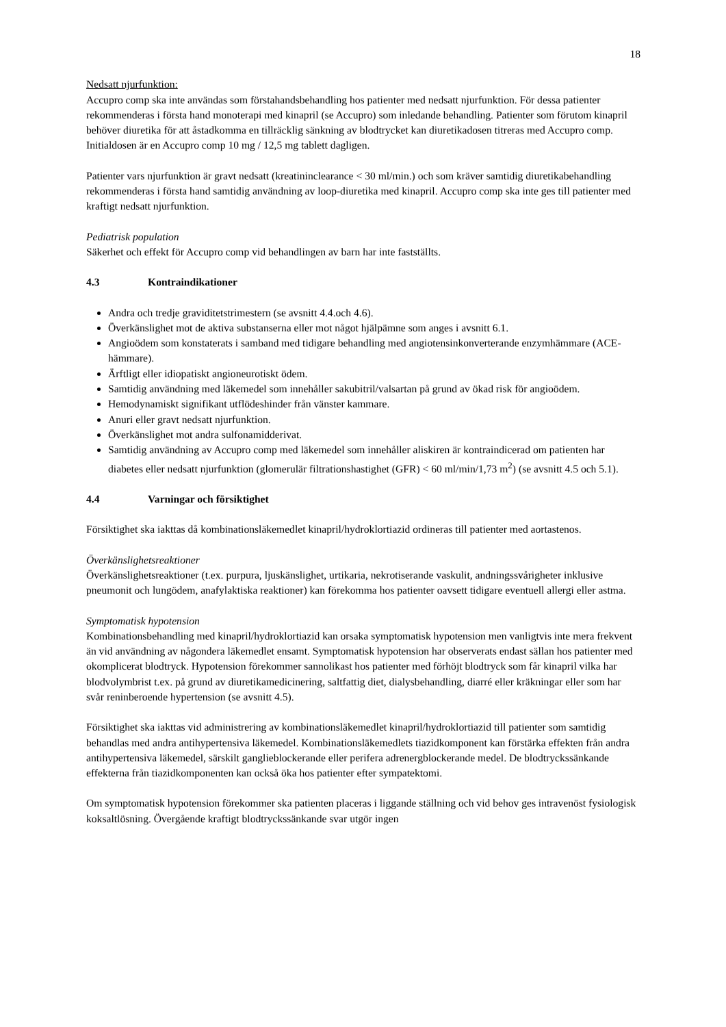18
Nedsatt njurfunktion:
Accupro comp ska inte användas som förstahandsbehandling hos patienter med nedsatt njurfunktion. För dessa patienter rekommenderas i första hand monoterapi med kinapril (se Accupro) som inledande behandling. Patienter som förutom kinapril behöver diuretika för att åstadkomma en tillräcklig sänkning av blodtrycket kan diuretikadosen titreras med Accupro comp. Initialdosen är en Accupro comp 10 mg / 12,5 mg tablett dagligen.
Patienter vars njurfunktion är gravt nedsatt (kreatininclearance < 30 ml/min.) och som kräver samtidig diuretikabehandling rekommenderas i första hand samtidig användning av loop-diuretika med kinapril. Accupro comp ska inte ges till patienter med kraftigt nedsatt njurfunktion.
Pediatrisk population
Säkerhet och effekt för Accupro comp vid behandlingen av barn har inte fastställts.
4.3 Kontraindikationer
Andra och tredje graviditetstrimestern (se avsnitt 4.4.och 4.6).
Överkänslighet mot de aktiva substanserna eller mot något hjälpämne som anges i avsnitt 6.1.
Angioödem som konstaterats i samband med tidigare behandling med angiotensinkonverterande enzymhämmare (ACE-hämmare).
Ärftligt eller idiopatiskt angioneurotiskt ödem.
Samtidig användning med läkemedel som innehåller sakubitril/valsartan på grund av ökad risk för angioödem.
Hemodynamiskt signifikant utflödeshinder från vänster kammare.
Anuri eller gravt nedsatt njurfunktion.
Överkänslighet mot andra sulfonamidderivat.
Samtidig användning av Accupro comp med läkemedel som innehåller aliskiren är kontraindicerad om patienten har diabetes eller nedsatt njurfunktion (glomerulär filtrationshastighet (GFR) < 60 ml/min/1,73 m<sup>2</sup>) (se avsnitt 4.5 och 5.1).
4.4 Varningar och försiktighet
Försiktighet ska iakttas då kombinationsläkemedlet kinapril/hydroklortiazid ordineras till patienter med aortastenos.
Överkänslighetsreaktioner
Överkänslighetsreaktioner (t.ex. purpura, ljuskänslighet, urtikaria, nekrotiserande vaskulit, andningssvårigheter inklusive pneumonit och lungödem, anafylaktiska reaktioner) kan förekomma hos patienter oavsett tidigare eventuell allergi eller astma.
Symptomatisk hypotension
Kombinationsbehandling med kinapril/hydroklortiazid kan orsaka symptomatisk hypotension men vanligtvis inte mera frekvent än vid användning av någondera läkemedlet ensamt. Symptomatisk hypotension har observerats endast sällan hos patienter med okomplicerat blodtryck. Hypotension förekommer sannolikast hos patienter med förhöjt blodtryck som får kinapril vilka har blodvolymbrist t.ex. på grund av diuretikamedicinering, saltfattig diet, dialysbehandling, diarré eller kräkningar eller som har svår reninberoende hypertension (se avsnitt 4.5).
Försiktighet ska iakttas vid administrering av kombinationsläkemedlet kinapril/hydroklortiazid till patienter som samtidig behandlas med andra antihypertensiva läkemedel. Kombinationsläkemedlets tiazidkomponent kan förstärka effekten från andra antihypertensiva läkemedel, särskilt ganglieblockerande eller perifera adrenergblockerande medel. De blodtryckssänkande effekterna från tiazidkomponenten kan också öka hos patienter efter sympatektomi.
Om symptomatisk hypotension förekommer ska patienten placeras i liggande ställning och vid behov ges intravenöst fysiologisk koksaltlösning. Övergående kraftigt blodtryckssänkande svar utgör ingen